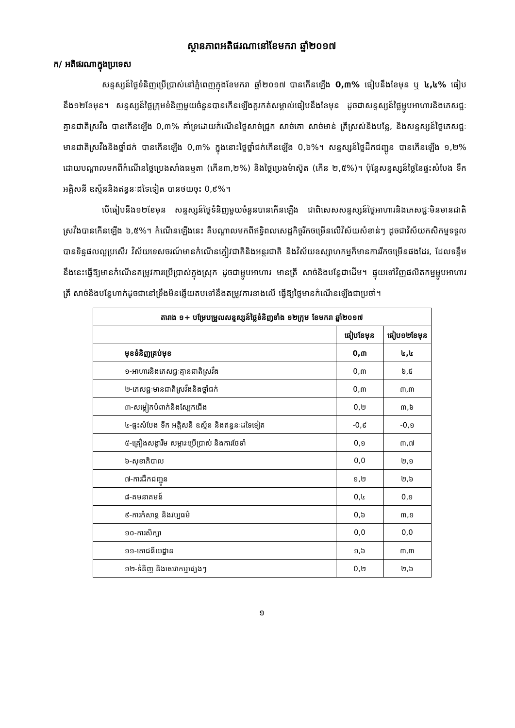ស្ថានភាពអតិផរណានៅខែមករា ឆ្នាំ២០១៧
ក/ អតិផរណាក្នុងប្រទេស
សន្ទស្សន៍ថ្លៃទំនិញប្រើប្រាស់នៅភ្នំពេញក្នុងខែមករា ឆ្នាំ២០១៧ បានកើនឡើង 0,៣% ធៀបនឹងខែមុន ឬ ៤,៤% ធៀបនឹង១២ខែមុន។ សន្ទស្សន៍ថ្លៃក្រុមទំនិញមួយចំនួនបានកើនឡើងគួរកត់សម្គាល់ធៀបនឹងខែមុន ដូចជាសន្ទស្សន៍ថ្លៃម្ហូបអាហារនិងភេសជ្ជៈគ្មានជាតិស្រវឹង បានកើនឡើង 0,៣% គាំទ្រដោយកំណើនថ្លៃសាច់ជ្រូក សាច់គោ សាច់មាន់ ត្រីស្រស់និងបន្លែ, និងសន្ទស្សន៍ថ្លៃភេសជ្ជៈមានជាតិស្រវឹងនិងថ្នាំជក់ បានកើនឡើង 0,៣% ក្នុងនោះថ្លៃថ្នាំជក់កើនឡើង 0,៦%។ សន្ទស្សន៍ថ្លៃដឹកជញ្ជូន បានកើនឡើង ១,២% ដោយបណ្ដាលមកពីកំណើនថ្លៃប្រេងសាំងធម្មតា (កើន៣,២%) និងថ្លៃប្រេងម៉ាស៊ូត (កើន ២,៥%)។ ប៉ុន្តែសន្ទស្សន៍ថ្លៃនៃផ្ទះសំបែង ទឹក អគ្គិសនី ឧស្ម័ននិងឥន្ធនៈដទៃទៀត បានថយចុះ 0,៩%។
បើធៀបនឹង១២ខែមុន សន្ទស្សន៍ថ្លៃទំនិញមួយចំនួនបានកើនឡើង ជាពិសេសសន្ទស្សន៍ថ្លៃអាហារនិងភេសជ្ជៈមិនមានជាតិស្រវឹងបានកើនឡើង ៦,៥%។ កំណើនឡើងនេះ គឺបណ្ដាលមកពីឥទ្ធិពលសេដ្ឋកិច្ចរីកចម្រើនលើវិស័យសំខាន់ៗ ដូចជាវិស័យកសិកម្មទទួលបានទិន្នផលល្អប្រសើរ វិស័យទេសចរណ៍មានកំណើនភ្ញៀវជាតិនិងអន្តរជាតិ និងវិស័យឧស្សាហកម្មក៏មានការរីកចម្រើនផងដែរ, ដែលទន្ទឹមនឹងនេះធ្វើឱ្យមានកំណើនតម្រូវការប្រើប្រាស់ក្នុងស្រុក ដូចជាម្ហូបអាហារ មានត្រី សាច់និងបន្លែជាដើម។ ផ្ទុយទៅវិញផលិតកម្មម្ហូបអាហារ ត្រី សាច់និងបន្លែហាក់ដូចជានៅទ្រឹងមិនឆ្លើយតបទៅនឹងតម្រូវការខាងលើ ធ្វើឱ្យថ្លៃមានកំណើនឡើងជាប្រចាំ។
| តារាង ១÷ បម្រែបម្រួលសន្ទស្សន៍ថ្លៃទំនិញទាំង ១២ក្រុម ខែមករា ឆ្នាំ២០១៧ | | |
| --- | --- | --- |
| | ធៀបខែមុន | ធៀប១២ខែមុន |
| មុខទំនិញគ្រប់មុខ | 0,៣ | ៤,៤ |
| ១-អាហារនិងភេសជ្ជៈគ្មានជាតិស្រវឹង | 0,៣ | ៦,៥ |
| ២-ភេសជ្ជៈមានជាតិស្រវឹងនិងថ្នាំជក់ | 0,៣ | ៣,៣ |
| ៣-សម្លៀកបំពាក់និងស្បែកជើង | 0,២ | ៣,៦ |
| ៤-ផ្ទះសំបែង ទឹក អគ្គិសនី ឧស្ម័ន និងឥន្ធនៈដទៃទៀត | -0,៩ | -0,១ |
| ៥-គ្រឿងសង្ហារឹម សម្ភារៈប្រើប្រាស់ និងការថែទាំ | 0,១ | ៣,៧ |
| ៦-សុខាភិបាល | 0,0 | ២,១ |
| ៧-ការដឹកជញ្ជូន | ១,២ | ២,៦ |
| ៨-គមនាគមន៍ | 0,៤ | 0,១ |
| ៩-ការកំសាន្ត និងវប្បធម៌ | 0,៦ | ៣,១ |
| ១០-ការសិក្សា | 0,0 | 0,0 |
| ១១-ភោជនីយដ្ឋាន | ១,៦ | ៣,៣ |
| ១២-ទំនិញ និងសេវាកម្មផ្សេងៗ | 0,២ | ២,៦ |
១